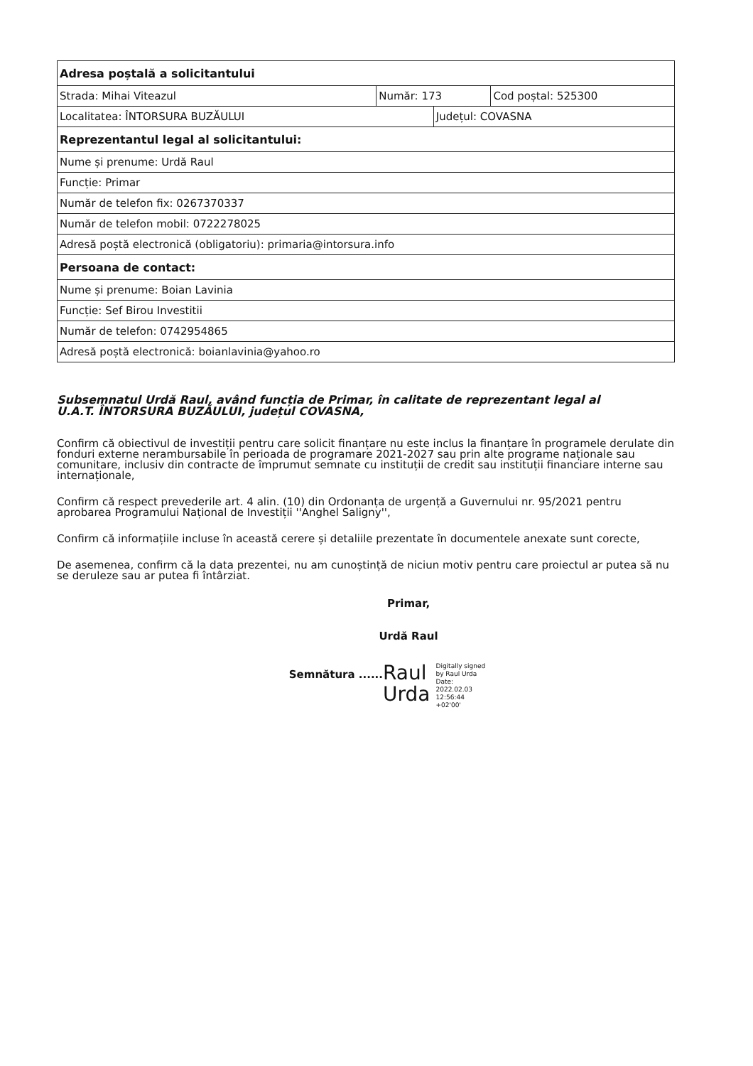| Adresa poștală a solicitantului | | | |
| Strada: Mihai Viteazul | Număr: 173 | | Cod poștal: 525300 |
| Localitatea: ÎNTORSURA BUZĂULUI | | Județul: COVASNA | |
| Reprezentantul legal al solicitantului: | | | |
| Nume și prenume: Urdă Raul | | | |
| Funcție: Primar | | | |
| Număr de telefon fix: 0267370337 | | | |
| Număr de telefon mobil: 0722278025 | | | |
| Adresă poștă electronică (obligatoriu): primaria@intorsura.info | | | |
| Persoana de contact: | | | |
| Nume și prenume: Boian Lavinia | | | |
| Funcție: Sef Birou Investitii | | | |
| Număr de telefon: 0742954865 | | | |
| Adresă poștă electronică: boianlavinia@yahoo.ro | | | |
Subsemnatul Urdă Raul, având funcția de Primar, în calitate de reprezentant legal al
U.A.T. ÎNTORSURA BUZĂULUI, județul COVASNA,
Confirm că obiectivul de investiții pentru care solicit finanțare nu este inclus la finanțare în programele derulate din fonduri externe nerambursabile în perioada de programare 2021-2027 sau prin alte programe naționale sau comunitare, inclusiv din contracte de împrumut semnate cu instituții de credit sau instituții financiare interne sau internaționale,
Confirm că respect prevederile art. 4 alin. (10) din Ordonanța de urgență a Guvernului nr. 95/2021 pentru aprobarea Programului Național de Investiții ''Anghel Saligny'',
Confirm că informațiile incluse în această cerere și detaliile prezentate în documentele anexate sunt corecte,
De asemenea, confirm că la data prezentei, nu am cunoștință de niciun motiv pentru care proiectul ar putea să nu se deruleze sau ar putea fi întârziat.
Primar,
Urdă Raul
Semnătura ...... Raul
Urda Digitally signed
by Raul Urda
Date:
2022.02.03
12:56:44
+02'00'